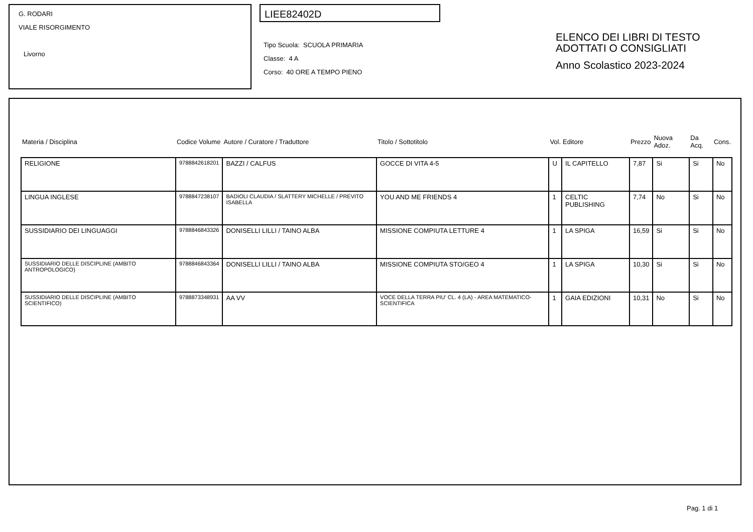G. RODARI
VIALE RISORGIMENTO
Livorno
LIEE82402D
Tipo Scuola: SCUOLA PRIMARIA
Classe: 4 A
Corso: 40 ORE A TEMPO PIENO
ELENCO DEI LIBRI DI TESTO
ADOTTATI O CONSIGLIATI
Anno Scolastico 2023-2024
| Materia / Disciplina | Codice Volume | Autore / Curatore / Traduttore | Titolo / Sottotitolo | Vol. | Editore | Prezzo | Nuova Adoz. | Da Acq. | Cons. |
| --- | --- | --- | --- | --- | --- | --- | --- | --- | --- |
| RELIGIONE | 9788842618201 | BAZZI / CALFUS | GOCCE DI VITA 4-5 | U | IL CAPITELLO | 7,87 | Si | Si | No |
| LINGUA INGLESE | 9788847238107 | BADIOLI CLAUDIA / SLATTERY MICHELLE / PREVITO ISABELLA | YOU AND ME FRIENDS 4 | 1 | CELTIC PUBLISHING | 7,74 | No | Si | No |
| SUSSIDIARIO DEI LINGUAGGI | 9788846843326 | DONISELLI LILLI / TAINO ALBA | MISSIONE COMPIUTA LETTURE 4 | 1 | LA SPIGA | 16,59 | Si | Si | No |
| SUSSIDIARIO DELLE DISCIPLINE (AMBITO ANTROPOLOGICO) | 9788846843364 | DONISELLI LILLI / TAINO ALBA | MISSIONE COMPIUTA STO/GEO 4 | 1 | LA SPIGA | 10,30 | Si | Si | No |
| SUSSIDIARIO DELLE DISCIPLINE (AMBITO SCIENTIFICO) | 9788873348931 | AA VV | VOCE DELLA TERRA PIU' CL. 4 (LA) - AREA MATEMATICO-SCIENTIFICA | 1 | GAIA EDIZIONI | 10,31 | No | Si | No |
Pag. 1 di 1